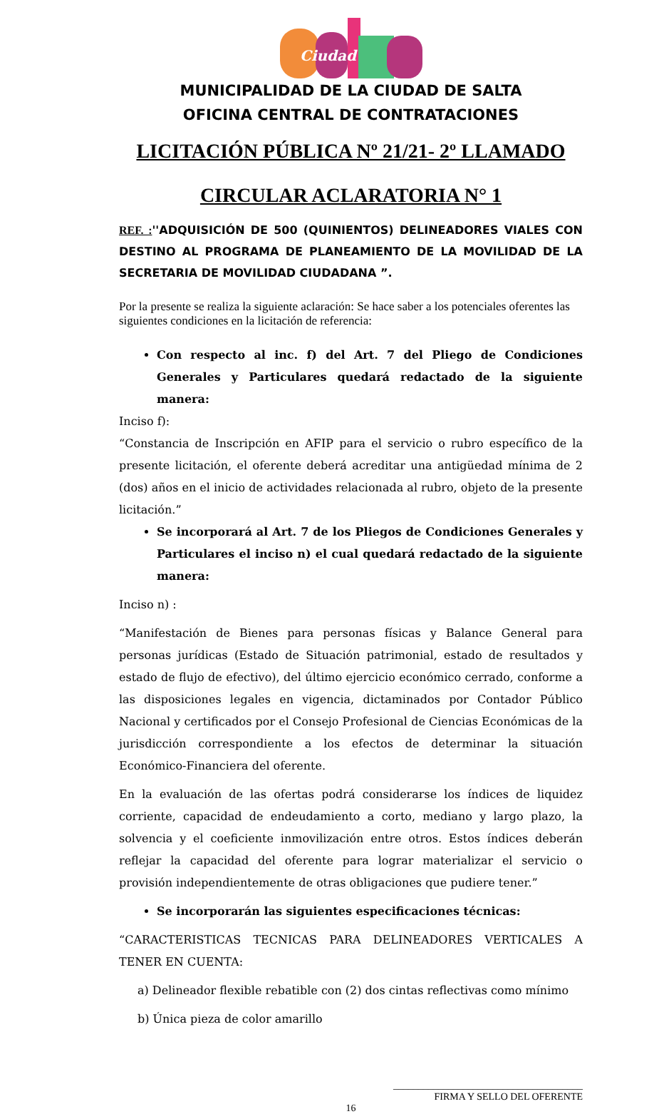Ciudad
MUNICIPALIDAD DE LA CIUDAD DE SALTA
OFICINA CENTRAL DE CONTRATACIONES
LICITACIÓN PÚBLICA Nº 21/21- 2º LLAMADO
CIRCULAR ACLARATORIA N° 1
REF. :''ADQUISICIÓN DE 500 (QUINIENTOS) DELINEADORES VIALES CON DESTINO AL PROGRAMA DE PLANEAMIENTO DE LA MOVILIDAD DE LA SECRETARIA DE MOVILIDAD CIUDADANA ”.
Por la presente se realiza la siguiente aclaración: Se hace saber a los potenciales oferentes las siguientes condiciones en la licitación de referencia:
Con respecto al inc. f) del Art. 7 del Pliego de Condiciones Generales y Particulares quedará redactado de la siguiente manera:
Inciso f):
“Constancia de Inscripción en AFIP para el servicio o rubro específico de la presente licitación, el oferente deberá acreditar una antigüedad mínima de 2 (dos) años en el inicio de actividades relacionada al rubro, objeto de la presente licitación.”
Se incorporará al Art. 7 de los Pliegos de Condiciones Generales y Particulares el inciso n) el cual quedará redactado de la siguiente manera:
Inciso n) :
“Manifestación de Bienes para personas físicas y Balance General para personas jurídicas (Estado de Situación patrimonial, estado de resultados y estado de flujo de efectivo), del último ejercicio económico cerrado, conforme a las disposiciones legales en vigencia, dictaminados por Contador Público Nacional y certificados por el Consejo Profesional de Ciencias Económicas de la jurisdicción correspondiente a los efectos de determinar la situación Económico-Financiera del oferente.
En la evaluación de las ofertas podrá considerarse los índices de liquidez corriente, capacidad de endeudamiento a corto, mediano y largo plazo, la solvencia y el coeficiente inmovilización entre otros. Estos índices deberán reflejar la capacidad del oferente para lograr materializar el servicio o provisión independientemente de otras obligaciones que pudiere tener.”
Se incorporarán las siguientes especificaciones técnicas:
“CARACTERISTICAS TECNICAS PARA DELINEADORES VERTICALES A TENER EN CUENTA:
a) Delineador flexible rebatible con (2) dos cintas reflectivas como mínimo
b) Única pieza de color amarillo
______________________________________
FIRMA Y SELLO DEL OFERENTE
16